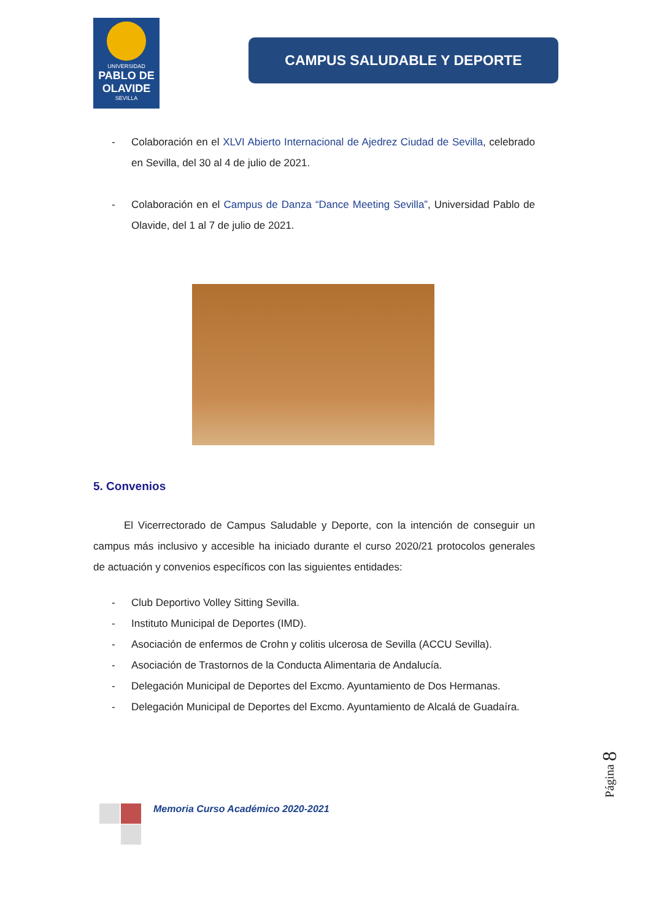UNIVERSIDAD
PABLO DE OLAVIDE
SEVILLA
CAMPUS SALUDABLE Y DEPORTE
- Colaboración en el XLVI Abierto Internacional de Ajedrez Ciudad de Sevilla, celebrado en Sevilla, del 30 al 4 de julio de 2021.
- Colaboración en el Campus de Danza “Dance Meeting Sevilla”, Universidad Pablo de Olavide, del 1 al 7 de julio de 2021.
5. Convenios
El Vicerrectorado de Campus Saludable y Deporte, con la intención de conseguir un campus más inclusivo y accesible ha iniciado durante el curso 2020/21 protocolos generales de actuación y convenios específicos con las siguientes entidades:
- Club Deportivo Volley Sitting Sevilla.
- Instituto Municipal de Deportes (IMD).
- Asociación de enfermos de Crohn y colitis ulcerosa de Sevilla (ACCU Sevilla).
- Asociación de Trastornos de la Conducta Alimentaria de Andalucía.
- Delegación Municipal de Deportes del Excmo. Ayuntamiento de Dos Hermanas.
- Delegación Municipal de Deportes del Excmo. Ayuntamiento de Alcalá de Guadaíra.
Página 8
Memoria Curso Académico 2020-2021